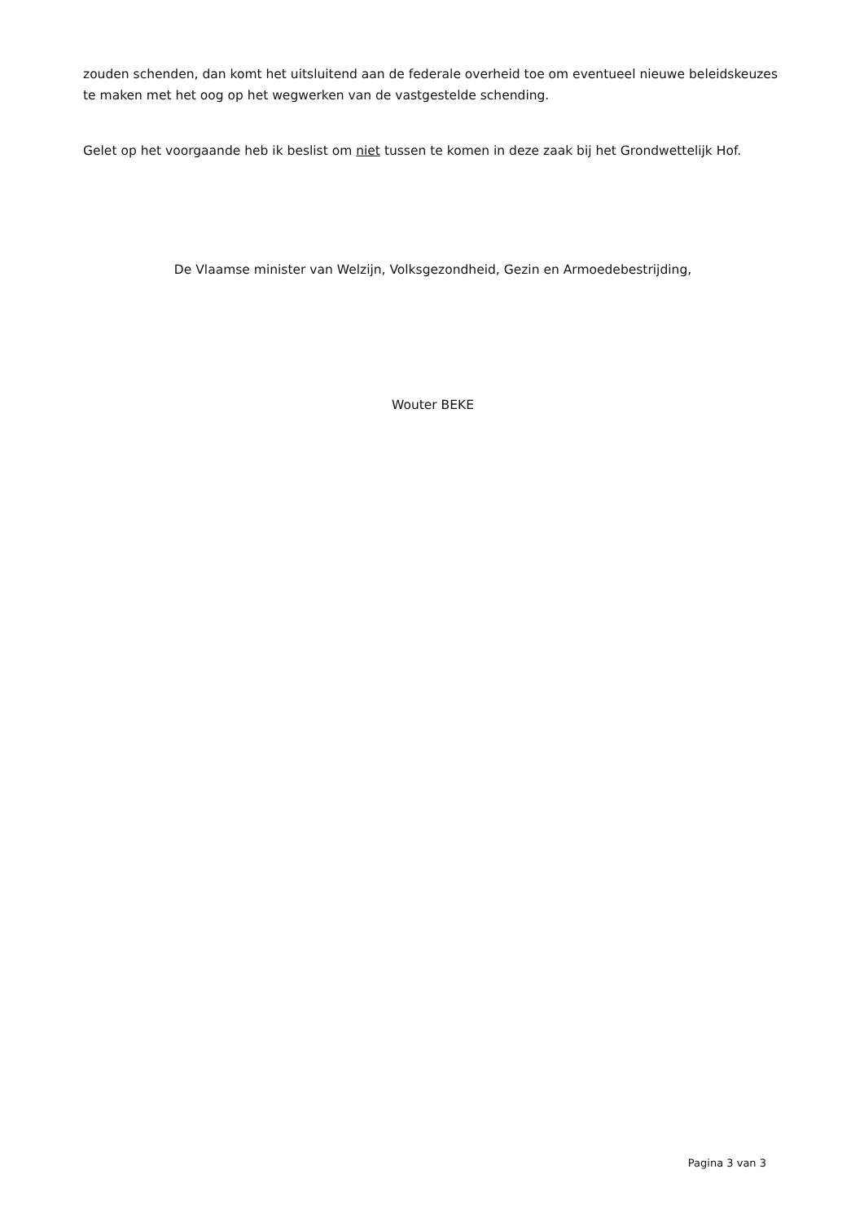zouden schenden, dan komt het uitsluitend aan de federale overheid toe om eventueel nieuwe beleidskeuzes te maken met het oog op het wegwerken van de vastgestelde schending.
Gelet op het voorgaande heb ik beslist om niet tussen te komen in deze zaak bij het Grondwettelijk Hof.
De Vlaamse minister van Welzijn, Volksgezondheid, Gezin en Armoedebestrijding,
Wouter BEKE
Pagina 3 van 3